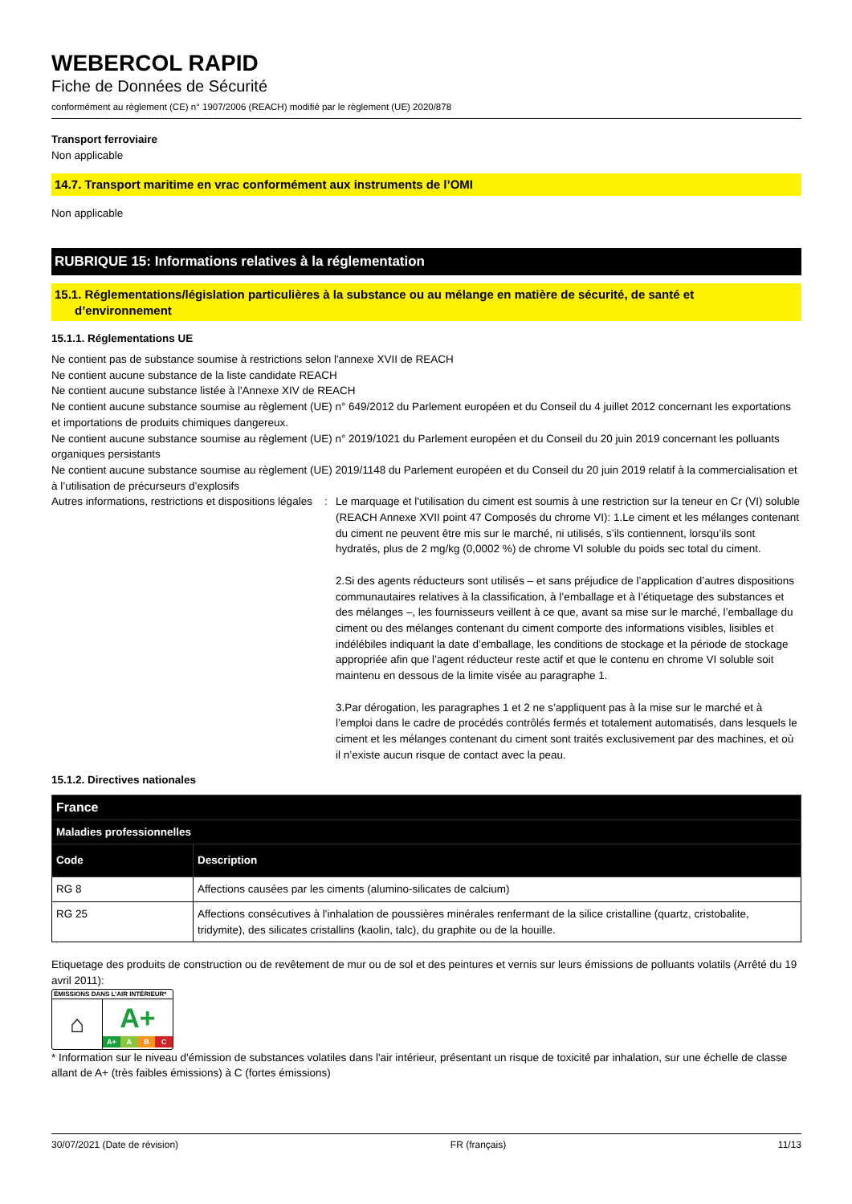WEBERCOL RAPID
Fiche de Données de Sécurité
conformément au règlement (CE) n° 1907/2006 (REACH) modifié par le règlement (UE) 2020/878
Transport ferroviaire
Non applicable
14.7. Transport maritime en vrac conformément aux instruments de l’OMI
Non applicable
RUBRIQUE 15: Informations relatives à la réglementation
15.1. Réglementations/législation particulières à la substance ou au mélange en matière de sécurité, de santé et
d’environnement
15.1.1. Réglementations UE
Ne contient pas de substance soumise à restrictions selon l'annexe XVII de REACH
Ne contient aucune substance de la liste candidate REACH
Ne contient aucune substance listée à l'Annexe XIV de REACH
Ne contient aucune substance soumise au règlement (UE) n° 649/2012 du Parlement européen et du Conseil du 4 juillet 2012 concernant les exportations et importations de produits chimiques dangereux.
Ne contient aucune substance soumise au règlement (UE) n° 2019/1021 du Parlement européen et du Conseil du 20 juin 2019 concernant les polluants organiques persistants
Ne contient aucune substance soumise au règlement (UE) 2019/1148 du Parlement européen et du Conseil du 20 juin 2019 relatif à la commercialisation et à l’utilisation de précurseurs d’explosifs
Autres informations, restrictions et dispositions légales
: Le marquage et l'utilisation du ciment est soumis à une restriction sur la teneur en Cr (VI) soluble (REACH Annexe XVII point 47 Composés du chrome VI): 1.Le ciment et les mélanges contenant du ciment ne peuvent être mis sur le marché, ni utilisés, s’ils contiennent, lorsqu’ils sont hydratés, plus de 2 mg/kg (0,0002 %) de chrome VI soluble du poids sec total du ciment.
2.Si des agents réducteurs sont utilisés – et sans préjudice de l’application d’autres dispositions communautaires relatives à la classification, à l’emballage et à l’étiquetage des substances et des mélanges –, les fournisseurs veillent à ce que, avant sa mise sur le marché, l’emballage du ciment ou des mélanges contenant du ciment comporte des informations visibles, lisibles et indélébiles indiquant la date d’emballage, les conditions de stockage et la période de stockage appropriée afin que l’agent réducteur reste actif et que le contenu en chrome VI soluble soit maintenu en dessous de la limite visée au paragraphe 1.
3.Par dérogation, les paragraphes 1 et 2 ne s’appliquent pas à la mise sur le marché et à l’emploi dans le cadre de procédés contrôlés fermés et totalement automatisés, dans lesquels le ciment et les mélanges contenant du ciment sont traités exclusivement par des machines, et où il n’existe aucun risque de contact avec la peau.
15.1.2. Directives nationales
| France | |
| --- | --- |
| Maladies professionnelles | |
| Code | Description |
| RG 8 | Affections causées par les ciments (alumino-silicates de calcium) |
| RG 25 | Affections consécutives à l'inhalation de poussières minérales renfermant de la silice cristalline (quartz, cristobalite, tridymite), des silicates cristallins (kaolin, talc), du graphite ou de la houille. |
Etiquetage des produits de construction ou de revêtement de mur ou de sol et des peintures et vernis sur leurs émissions de polluants volatils (Arrêté du 19 avril 2011):
ÉMISSIONS DANS L’AIR INTÉRIEUR*
⌂
A+
A+ A B C
* Information sur le niveau d'émission de substances volatiles dans l'air intérieur, présentant un risque de toxicité par inhalation, sur une échelle de classe allant de A+ (très faibles émissions) à C (fortes émissions)
30/07/2021 (Date de révision) FR (français) 11/13